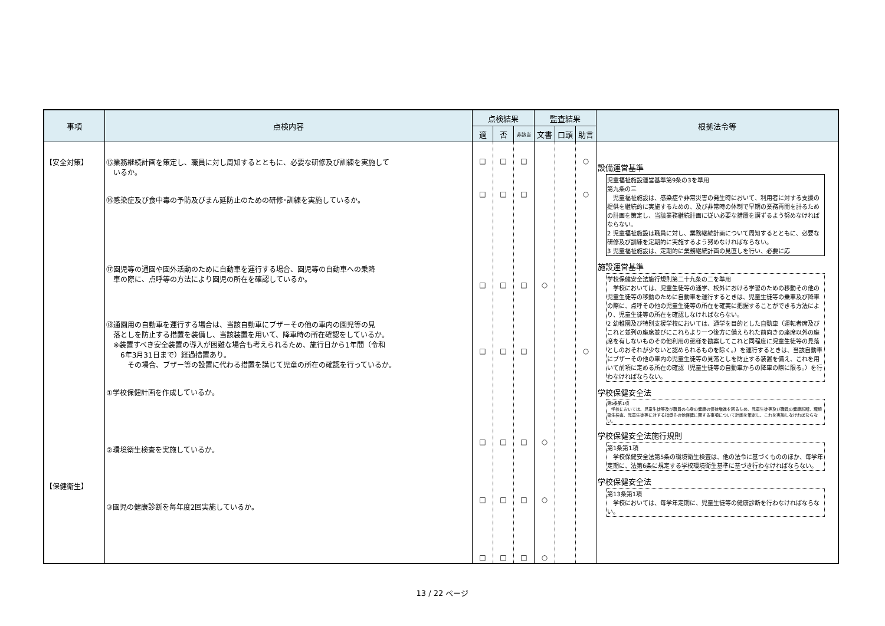| 事項 | 点検内容 | 点検結果 | | | 監査結果 | | | 根拠法令等 |
| --- | --- | --- | --- | --- | --- | --- | --- | --- |
| | | 適 | 否 | 非該当 | 文書 | 口頭 | 助言 | |
| 【安全対策】 【保健衛生】 | ⑮業務継続計画を策定し、職員に対し周知するとともに、必要な研修及び訓練を実施して いるか。 ⑯感染症及び食中毒の予防及びまん延防止のための研修･訓練を実施しているか。 ⑰園児等の通園や園外活動のために自動車を運行する場合、園児等の自動車への乗降 車の際に、点呼等の方法により園児の所在を確認しているか。 ⑱通園用の自動車を運行する場合は、当該自動車にブザーその他の車内の園児等の見 落としを防止する措置を装備し、当該装置を用いて、降車時の所在確認をしているか。 ※装置すべき安全装置の導入が困難な場合も考えられるため、施行日から1年間（令和 6年3月31日まで）経過措置あり。 その場合、ブザー等の設置に代わる措置を講じて児童の所在の確認を行っているか。 ①学校保健計画を作成しているか。 ②環境衛生検査を実施しているか。 ③園児の健康診断を毎年度2回実施しているか。 | □ □ □ □ □ □ □ | □ □ □ □ □ □ □ | □ □ □ □ □ □ □ | ○ ○ ○ ○ | | ○ ○ ○ | 設備運営基準 児童福祉施設運営基準第9条の3を準用 第九条の三 児童福祉施設は、感染症や非常災害の発生時において、利用者に対する支援の提供を継続的に実施するための、及び非常時の体制で早期の業務再開を計るための計画を策定し、当該業務継続計画に従い必要な措置を講ずるよう努めなければならない。 2 児童福祉施設は職員に対し、業務継続計画について周知するとともに、必要な研修及び訓練を定期的に実施するよう努めなければならない。 3 児童福祉施設は、定期的に業務継続計画の見直しを行い、必要に応 施設運営基準 学校保健安全法施行規則第二十九条の二を準用 学校においては、児童生徒等の通学、校外における学習のための移動その他の児童生徒等の移動のために自動車を運行するときは、児童生徒等の乗車及び降車の際に、点呼その他の児童生徒等の所在を確実に把握することができる方法により、児童生徒等の所在を確認しなければならない。 2 幼稚園及び特別支援学校においては、通学を目的とした自動車（運転者席及びこれと並列の座席並びにこれらより一つ後方に備えられた前向きの座席以外の座席を有しないものその他利用の態様を勘案してこれと同程度に児童生徒等の見落としのおそれが少ないと認められるものを除く。）を運行するときは、当該自動車にブザーその他の車内の児童生徒等の見落としを防止する装置を備え、これを用いて前項に定める所在の確認（児童生徒等の自動車からの降車の際に限る。）を行わなければならない。 学校保健安全法 第5条第1項 学校においては、児童生徒等及び職員の心身の健康の保持増進を図るため、児童生徒等及び職員の健康診断、環境衛生検査、児童生徒等に対する指導その他保健に関する事項について計画を策定し、これを実施しなければならない。 学校保健安全法施行規則 第1条第1項 学校保健安全法第5条の環境衛生検査は、他の法令に基づくもののほか、毎学年定期に、法第6条に規定する学校環境衛生基準に基づき行わなければならない。 学校保健安全法 第13条第1項 学校においては、毎学年定期に、児童生徒等の健康診断を行わなければならない。 |
13 / 22 ページ